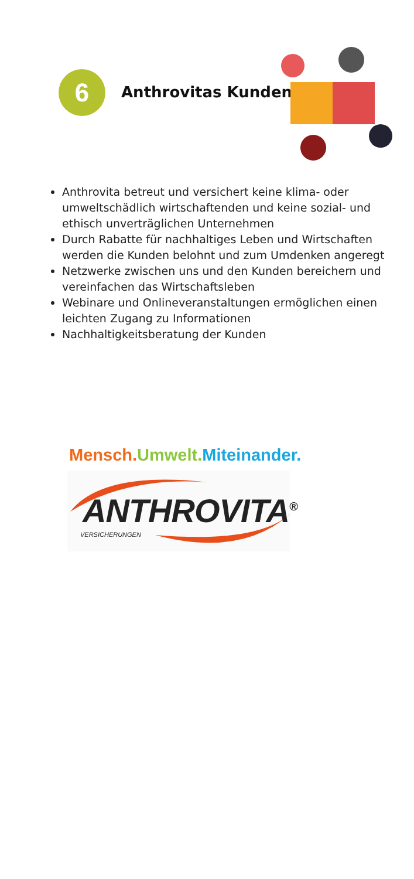6 Anthrovitas Kunden
Anthrovita betreut und versichert keine klima- oder umweltschädlich wirtschaftenden und keine sozial- und ethisch unverträglichen Unternehmen
Durch Rabatte für nachhaltiges Leben und Wirtschaften werden die Kunden belohnt und zum Umdenken angeregt
Netzwerke zwischen uns und den Kunden bereichern und vereinfachen das Wirtschaftsleben
Webinare und Onlineveranstaltungen ermöglichen einen leichten Zugang zu Informationen
Nachhaltigkeitsberatung der Kunden
Mensch. Umwelt. Miteinander.
ANTHROVITA<sup>®</sup>
VERSICHERUNGEN